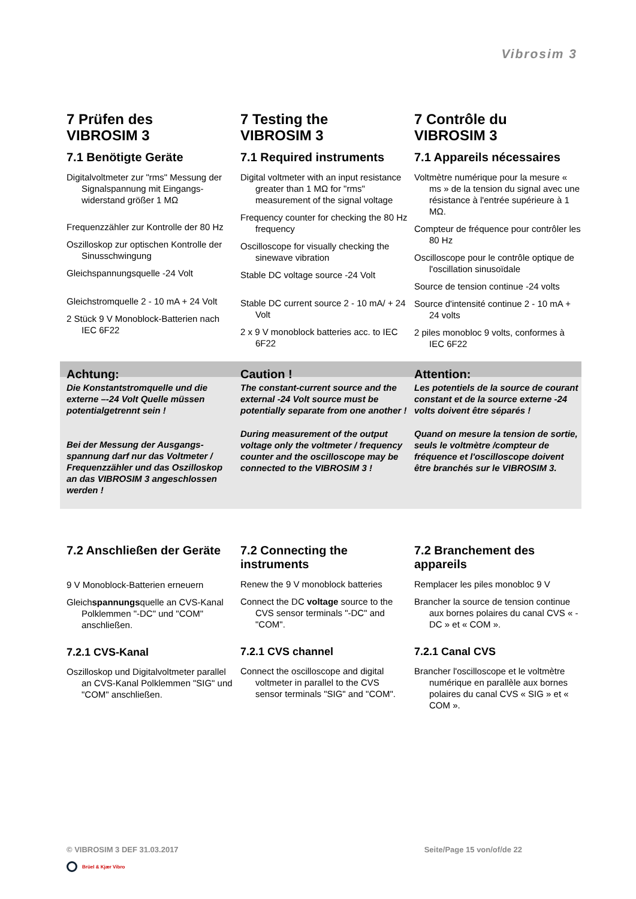Vibrosim 3
7 Prüfen des
VIBROSIM 3
7.1 Benötigte Geräte
Digitalvoltmeter zur "rms" Messung der Signalspannung mit Eingangs-widerstand größer 1 MΩ
Frequenzzähler zur Kontrolle der 80 Hz
Oszilloskop zur optischen Kontrolle der Sinusschwingung
Gleichspannungsquelle -24 Volt
Gleichstromquelle 2 - 10 mA + 24 Volt
2 Stück 9 V Monoblock-Batterien nach IEC 6F22
7 Testing the
VIBROSIM 3
7.1 Required instruments
Digital voltmeter with an input resistance greater than 1 MΩ for "rms" measurement of the signal voltage
Frequency counter for checking the 80 Hz frequency
Oscilloscope for visually checking the sinewave vibration
Stable DC voltage source -24 Volt
Stable DC current source 2 - 10 mA/ + 24 Volt
2 x 9 V monoblock batteries acc. to IEC 6F22
7 Contrôle du
VIBROSIM 3
7.1 Appareils nécessaires
Voltmètre numérique pour la mesure « ms » de la tension du signal avec une résistance à l'entrée supérieure à 1 MΩ.
Compteur de fréquence pour contrôler les 80 Hz
Oscilloscope pour le contrôle optique de l'oscillation sinusoïdale
Source de tension continue -24 volts
Source d'intensité continue 2 - 10 mA + 24 volts
2 piles monobloc 9 volts, conformes à IEC 6F22
Achtung: Caution ! Attention:
Die Konstantstromquelle und die externe –-24 Volt Quelle müssen potentialgetrennt sein !
Bei der Messung der Ausgangs-spannung darf nur das Voltmeter / Frequenzzähler und das Oszilloskop an das VIBROSIM 3 angeschlossen werden !
The constant-current source and the external -24 Volt source must be potentially separate from one another !
During measurement of the output voltage only the voltmeter / frequency counter and the oscilloscope may be connected to the VIBROSIM 3 !
Les potentiels de la source de courant constant et de la source externe -24 volts doivent être séparés !
Quand on mesure la tension de sortie, seuls le voltmètre /compteur de fréquence et l'oscilloscope doivent être branchés sur le VIBROSIM 3.
7.2 Anschließen der Geräte
9 V Monoblock-Batterien erneuern
Gleichspannungsquelle an CVS-Kanal Polklemmen "-DC" und "COM" anschließen.
7.2.1 CVS-Kanal
Oszilloskop und Digitalvoltmeter parallel an CVS-Kanal Polklemmen "SIG" und "COM" anschließen.
7.2 Connecting the
instruments
Renew the 9 V monoblock batteries
Connect the DC voltage source to the CVS sensor terminals "-DC" and "COM".
7.2.1 CVS channel
Connect the oscilloscope and digital voltmeter in parallel to the CVS sensor terminals "SIG" and "COM".
7.2 Branchement des
appareils
Remplacer les piles monobloc 9 V
Brancher la source de tension continue aux bornes polaires du canal CVS « -DC » et « COM ».
7.2.1 Canal CVS
Brancher l'oscilloscope et le voltmètre numérique en parallèle aux bornes polaires du canal CVS « SIG » et « COM ».
© VIBROSIM 3 DEF 31.03.2017 Seite/Page 15 von/of/de 22
Brüel & Kjær Vibro